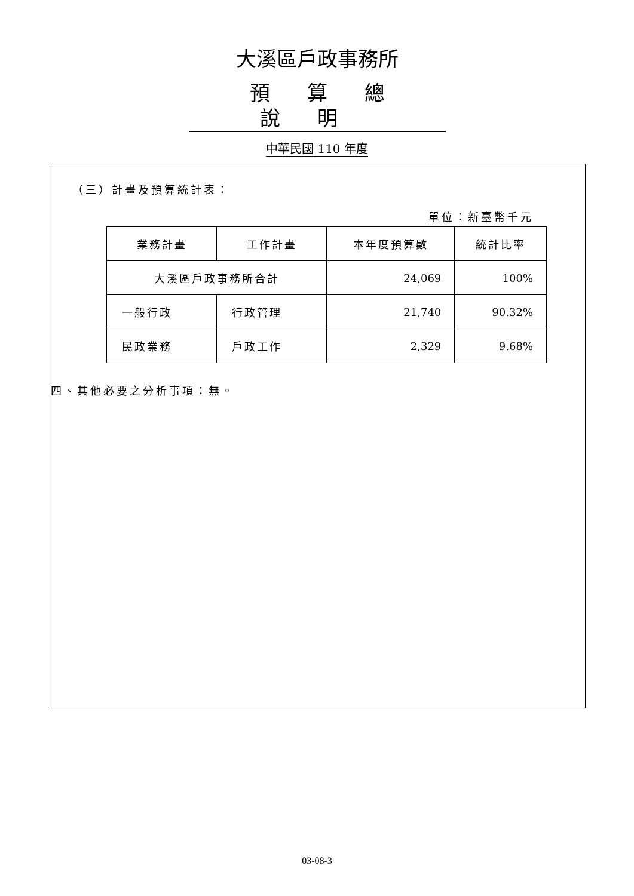大溪區戶政事務所
預算總說明
中華民國 110 年度
（三）計畫及預算統計表：
單位：新臺幣千元
| 業務計畫 | 工作計畫 | 本年度預算數 | 統計比率 |
| --- | --- | --- | --- |
| 大溪區戶政事務所合計 | | 24,069 | 100% |
| 一般行政 | 行政管理 | 21,740 | 90.32% |
| 民政業務 | 戶政工作 | 2,329 | 9.68% |
四、其他必要之分析事項：無。
03-08-3